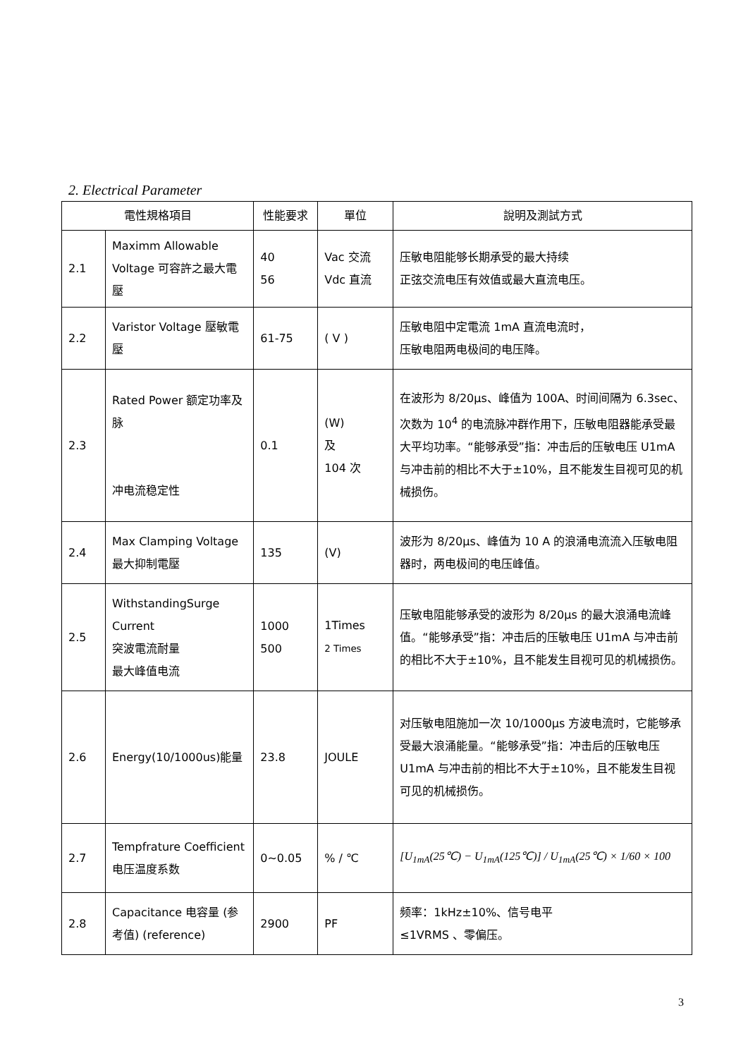2. Electrical Parameter
| 電性規格項目 | | 性能要求 | 單位 | 說明及測試方式 |
| --- | --- | --- | --- | --- |
| 2.1 | Maximm Allowable Voltage 可容許之最大電壓 | 40 56 | Vac 交流 Vdc 直流 | 压敏电阻能够长期承受的最大持续 正弦交流电压有效值或最大直流电压。 |
| 2.2 | Varistor Voltage 壓敏電壓 | 61-75 | ( V ) | 压敏电阻中定電流 1mA 直流电流时， 压敏电阻两电极间的电压降。 |
| 2.3 | Rated Power 额定功率及脉 冲电流稳定性 | 0.1 | (W) 及 104 次 | 在波形为 8/20μs、峰值为 100A、时间间隔为 6.3sec、次数为 10<sup>4</sup> 的电流脉冲群作用下，压敏电阻器能承受最大平均功率。“能够承受”指：冲击后的压敏电压 U1mA 与冲击前的相比不大于±10%，且不能发生目视可见的机械损伤。 |
| 2.4 | Max Clamping Voltage 最大抑制電壓 | 135 | (V) | 波形为 8/20μs、峰值为 10 A 的浪涌电流流入压敏电阻器时，两电极间的电压峰值。 |
| 2.5 | WithstandingSurge Current 突波電流耐量 最大峰值电流 | 1000 500 | 1Times 2 Times | 压敏电阻能够承受的波形为 8/20μs 的最大浪涌电流峰值。“能够承受”指：冲击后的压敏电压 U1mA 与冲击前的相比不大于±10%，且不能发生目视可见的机械损伤。 |
| 2.6 | Energy(10/1000us)能量 | 23.8 | JOULE | 对压敏电阻施加一次 10/1000μs 方波电流时，它能够承受最大浪涌能量。“能够承受”指：冲击后的压敏电压 U1mA 与冲击前的相比不大于±10%，且不能发生目视可见的机械损伤。 |
| 2.7 | Tempfrature Coefficient 电压温度系数 | 0~0.05 | % / ℃ | [U<sub>1mA</sub>(25℃) − U<sub>1mA</sub>(125℃)] / U<sub>1mA</sub>(25℃) × 1/60 × 100 |
| 2.8 | Capacitance 电容量 (参考值) (reference) | 2900 | PF | 频率：1kHz±10%、信号电平 ≤1VRMS 、零偏压。 |
3